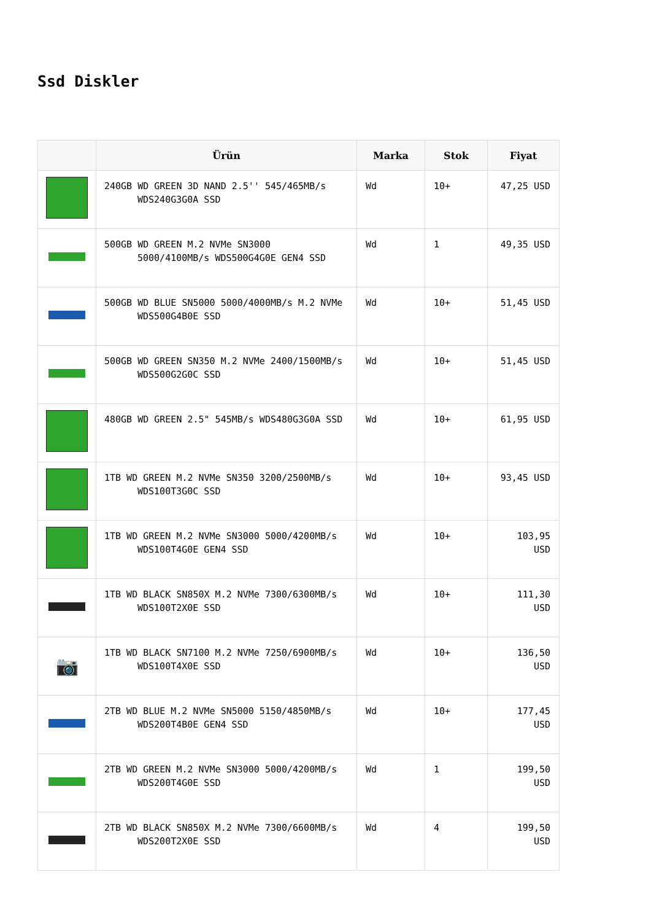Ssd Diskler
| | Ürün | Marka | Stok | Fiyat |
| --- | --- | --- | --- | --- |
| | 240GB WD GREEN 3D NAND 2.5'' 545/465MB/s WDS240G3G0A SSD | Wd | 10+ | 47,25 USD |
| | 500GB WD GREEN M.2 NVMe SN3000 5000/4100MB/s WDS500G4G0E GEN4 SSD | Wd | 1 | 49,35 USD |
| | 500GB WD BLUE SN5000 5000/4000MB/s M.2 NVMe WDS500G4B0E SSD | Wd | 10+ | 51,45 USD |
| | 500GB WD GREEN SN350 M.2 NVMe 2400/1500MB/s WDS500G2G0C SSD | Wd | 10+ | 51,45 USD |
| | 480GB WD GREEN 2.5" 545MB/s WDS480G3G0A SSD | Wd | 10+ | 61,95 USD |
| | 1TB WD GREEN M.2 NVMe SN350 3200/2500MB/s WDS100T3G0C SSD | Wd | 10+ | 93,45 USD |
| | 1TB WD GREEN M.2 NVMe SN3000 5000/4200MB/s WDS100T4G0E GEN4 SSD | Wd | 10+ | 103,95 USD |
| | 1TB WD BLACK SN850X M.2 NVMe 7300/6300MB/s WDS100T2X0E SSD | Wd | 10+ | 111,30 USD |
| 📷 | 1TB WD BLACK SN7100 M.2 NVMe 7250/6900MB/s WDS100T4X0E SSD | Wd | 10+ | 136,50 USD |
| | 2TB WD BLUE M.2 NVMe SN5000 5150/4850MB/s WDS200T4B0E GEN4 SSD | Wd | 10+ | 177,45 USD |
| | 2TB WD GREEN M.2 NVMe SN3000 5000/4200MB/s WDS200T4G0E SSD | Wd | 1 | 199,50 USD |
| | 2TB WD BLACK SN850X M.2 NVMe 7300/6600MB/s WDS200T2X0E SSD | Wd | 4 | 199,50 USD |